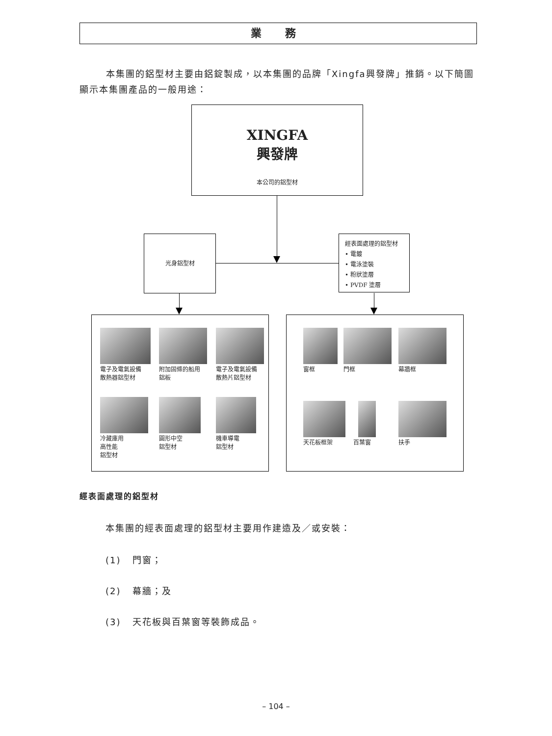業 務
本集團的鋁型材主要由鋁錠製成，以本集團的品牌「Xingfa興發牌」推銷。以下簡圖顯示本集團產品的一般用途：
XINGFA
興發牌
本公司的鋁型材
光身鋁型材
經表面處理的鋁型材
• 電鍍
• 電泳塗裝
• 粉狀塗層
• PVDF 塗層
電子及電氣設備
散熱器鋁型材
附加固條的船用
鋁板
電子及電氣設備
散熱片鋁型材
冷藏庫用
高性能
鋁型材
圓形中空
鋁型材
機車導電
鋁型材
窗框
門框
幕牆框
天花板框架
百葉窗
扶手
經表面處理的鋁型材
本集團的經表面處理的鋁型材主要用作建造及／或安裝：
(1) 門窗；
(2) 幕牆；及
(3) 天花板與百葉窗等裝飾成品。
– 104 –